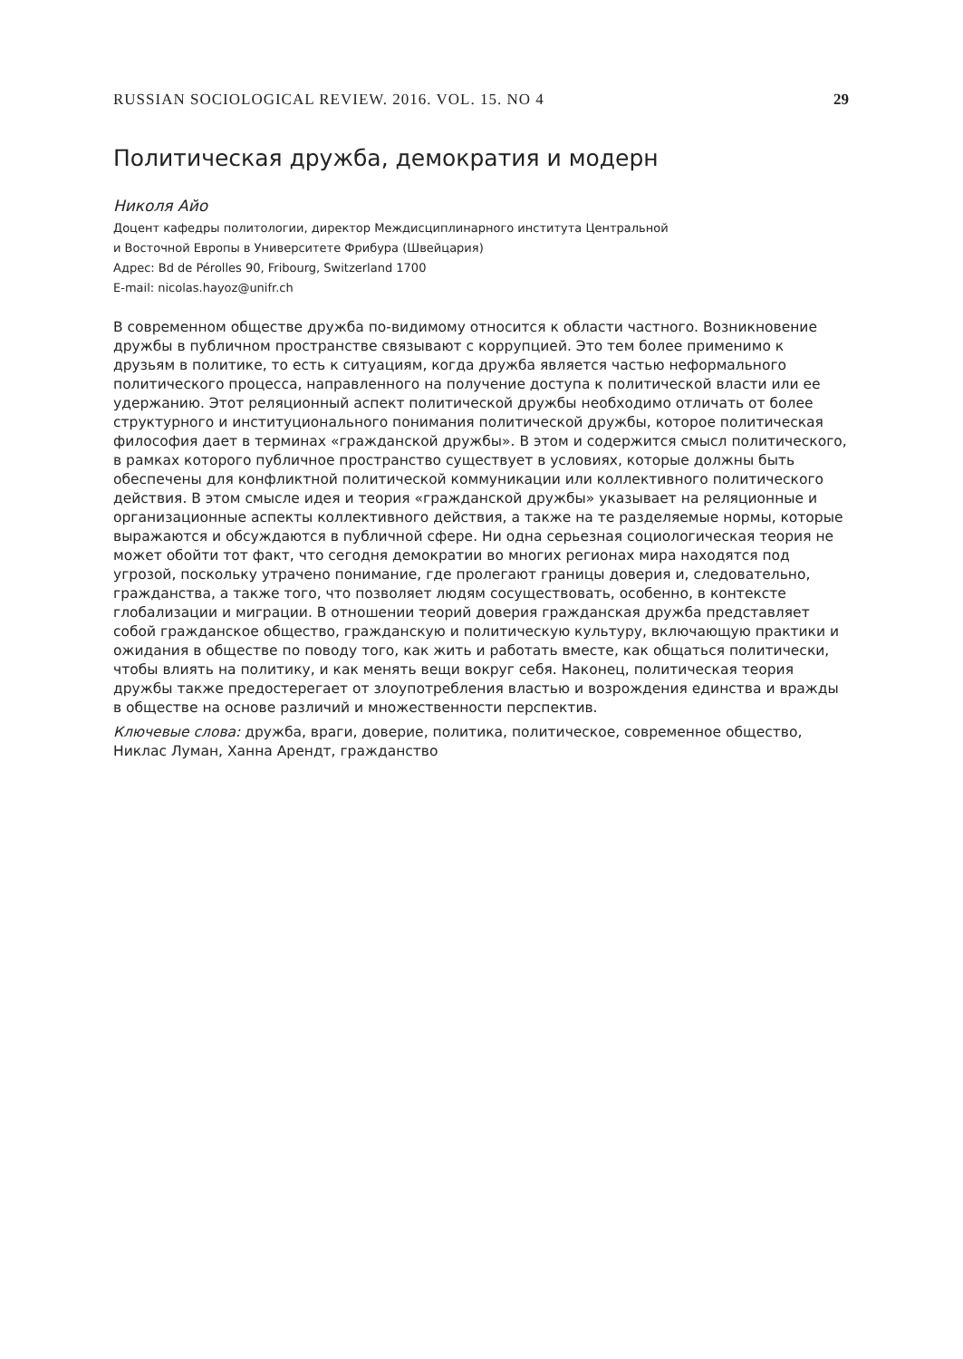RUSSIAN SOCIOLOGICAL REVIEW. 2016. VOL. 15. NO 4 29
Политическая дружба, демократия и модерн
Николя Айо
Доцент кафедры политологии, директор Междисциплинарного института Центральной
и Восточной Европы в Университете Фрибура (Швейцария)
Адрес: Bd de Pérolles 90, Fribourg, Switzerland 1700
E-mail: nicolas.hayoz@unifr.ch
В современном обществе дружба по-видимому относится к области частного. Возникновение дружбы в публичном пространстве связывают с коррупцией. Это тем более применимо к друзьям в политике, то есть к ситуациям, когда дружба является частью неформального политического процесса, направленного на получение доступа к политической власти или ее удержанию. Этот реляционный аспект политической дружбы необходимо отличать от более структурного и институционального понимания политической дружбы, которое политическая философия дает в терминах «гражданской дружбы». В этом и содержится смысл политического, в рамках которого публичное пространство существует в условиях, которые должны быть обеспечены для конфликтной политической коммуникации или коллективного политического действия. В этом смысле идея и теория «гражданской дружбы» указывает на реляционные и организационные аспекты коллективного действия, а также на те разделяемые нормы, которые выражаются и обсуждаются в публичной сфере. Ни одна серьезная социологическая теория не может обойти тот факт, что сегодня демократии во многих регионах мира находятся под угрозой, поскольку утрачено понимание, где пролегают границы доверия и, следовательно, гражданства, а также того, что позволяет людям сосуществовать, особенно, в контексте глобализации и миграции. В отношении теорий доверия гражданская дружба представляет собой гражданское общество, гражданскую и политическую культуру, включающую практики и ожидания в обществе по поводу того, как жить и работать вместе, как общаться политически, чтобы влиять на политику, и как менять вещи вокруг себя. Наконец, политическая теория дружбы также предостерегает от злоупотребления властью и возрождения единства и вражды в обществе на основе различий и множественности перспектив.
Ключевые слова: дружба, враги, доверие, политика, политическое, современное общество, Никлас Луман, Ханна Арендт, гражданство